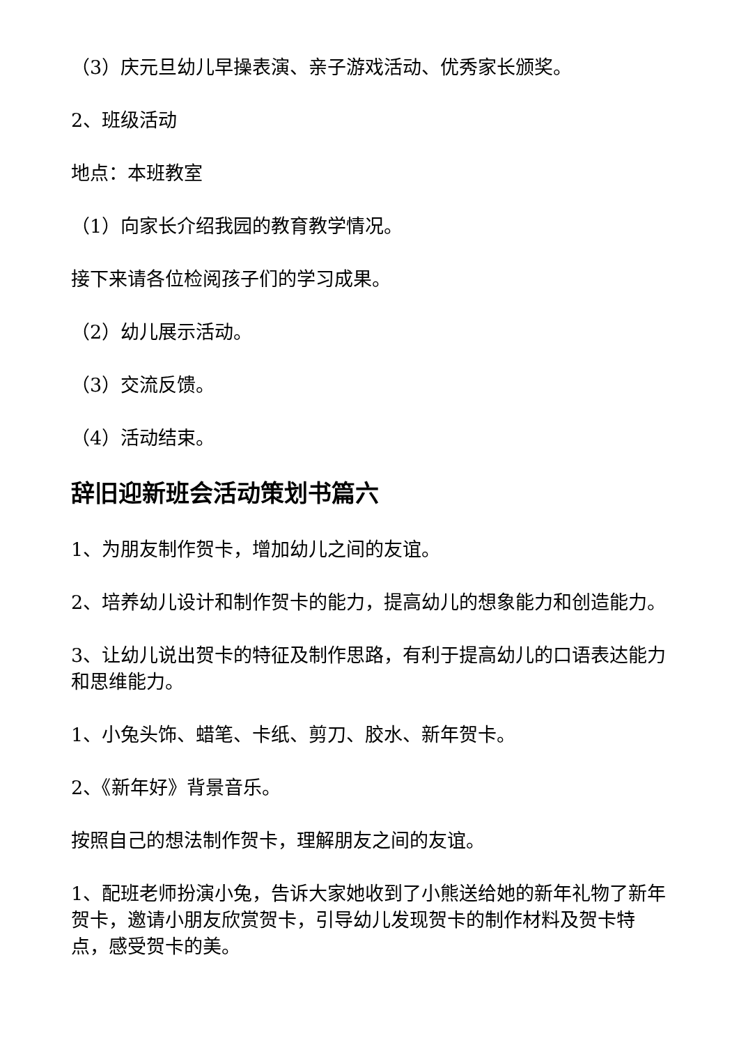（3）庆元旦幼儿早操表演、亲子游戏活动、优秀家长颁奖。
2、班级活动
地点：本班教室
（1）向家长介绍我园的教育教学情况。
接下来请各位检阅孩子们的学习成果。
（2）幼儿展示活动。
（3）交流反馈。
（4）活动结束。
辞旧迎新班会活动策划书篇六
1、为朋友制作贺卡，增加幼儿之间的友谊。
2、培养幼儿设计和制作贺卡的能力，提高幼儿的想象能力和创造能力。
3、让幼儿说出贺卡的特征及制作思路，有利于提高幼儿的口语表达能力和思维能力。
1、小兔头饰、蜡笔、卡纸、剪刀、胶水、新年贺卡。
2、《新年好》背景音乐。
按照自己的想法制作贺卡，理解朋友之间的友谊。
1、配班老师扮演小兔，告诉大家她收到了小熊送给她的新年礼物了新年贺卡，邀请小朋友欣赏贺卡，引导幼儿发现贺卡的制作材料及贺卡特点，感受贺卡的美。